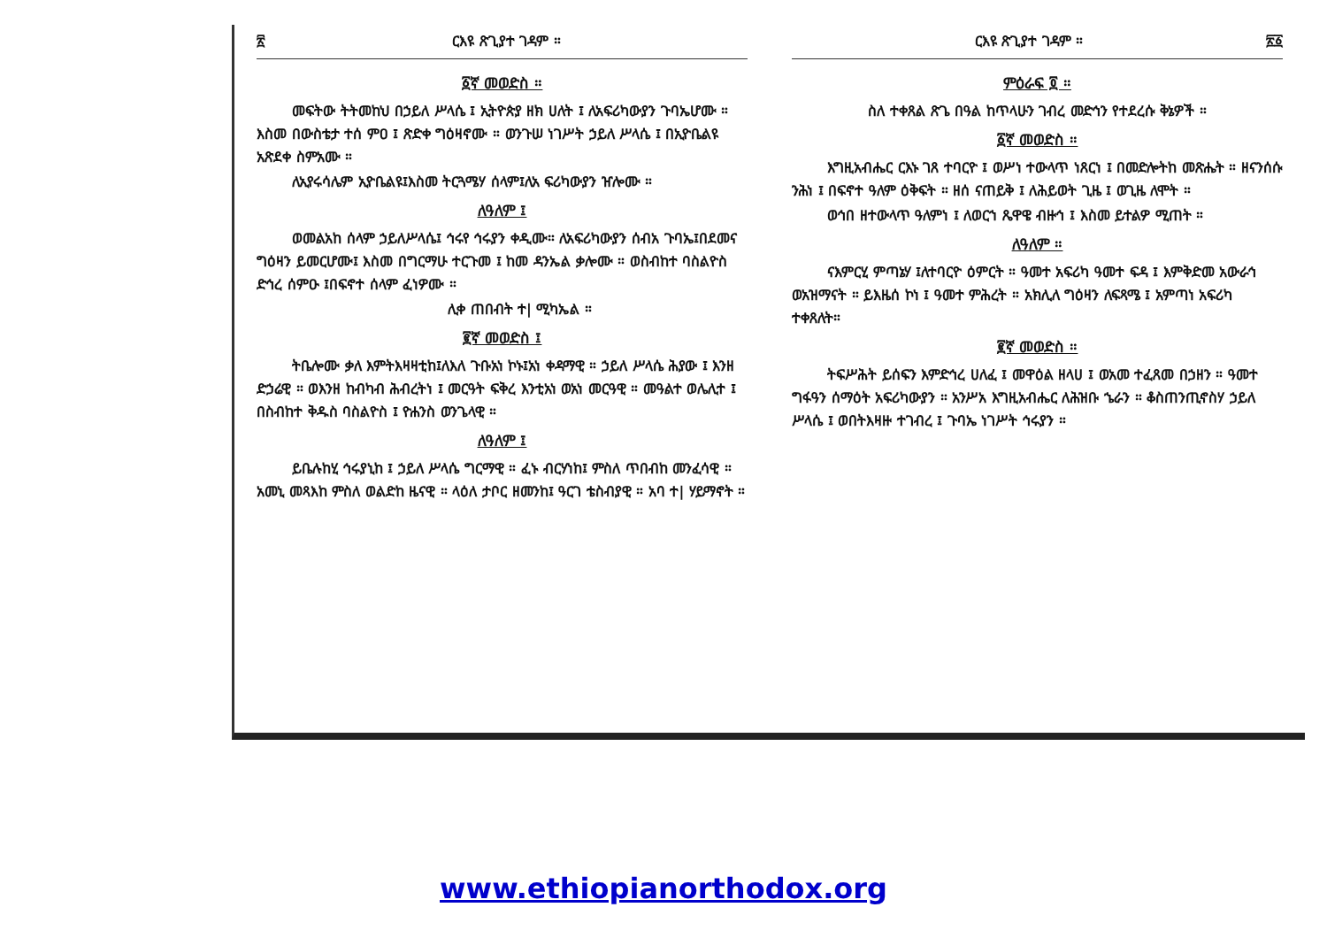፳ ርእዩ ጽጊያተ ገዳም ።
፩ኛ መወድስ ።
መፍትው ትትመከህ በኃይለ ሥላሴ ፤ ኢትዮጵያ ዘክ ሀለት ፤ ለአፍሪካውያን ጉባኤሆሙ ። እስመ በውስቴታ ተሰ ምዐ ፤ ጽድቀ ግዕዛኖሙ ። ወንጉሠ ነገሥት ኃይለ ሥላሴ ፤ በኢዮቤልዩ አጽደቀ ስምአሙ ።
ለኢየሩሳሌም ኢዮቤልዩ፤እስመ ትርጓሜሃ ሰላም፤ለአ ፍሪካውያን ዠሎሙ ።
ለዓለም ፤
ወመልአከ ሰላም ኃይለሥላሴ፤ ኅሩየ ኅሩያን ቀዲሙ። ለአፍሪካውያን ሰብአ ጉባኤ፤በደመና ግዕዛን ይመርሆሙ፤ እስመ በግርማሁ ተርጉመ ፤ ከመ ዳንኤል ቃሎሙ ። ወስብከተ ባስልዮስ ድኅረ ሰምዑ ፤በፍኖተ ሰላም ፈነዎሙ ።
ሊቀ ጠበብት ተ| ሚካኤል ።
፪ኛ መወድስ ፤
ትቤሎሙ ቃለ እምትእዛዛቲከ፤ለእለ ጉቡአነ ኮኑ፤አነ ቀዳማዊ ። ኃይለ ሥላሴ ሕያው ፤ እንዘ ድኃሬዊ ። ወእንዘ ከብካብ ሕብረትነ ፤ መርዓት ፍቅረ እንቲአነ ወአነ መርዓዊ ። መዓልተ ወሌሊተ ፤ በስብከተ ቅዱስ ባስልዮስ ፤ ዮሐንስ ወንጌላዊ ።
ለዓለም ፤
ይቤሉከሂ ኅሩያኒከ ፤ ኃይለ ሥላሴ ግርማዊ ። ፈኑ ብርሃነከ፤ ምስለ ጥበብከ መንፈሳዊ ። አመኒ መጻእከ ምስለ ወልድከ ዜናዊ ። ላዕለ ታቦር ዘመንከ፤ ዓርገ ቴስብያዊ ። አባ ተ| ሃይማኖት ።
ርእዩ ጽጊያተ ገዳም ። ፳፩
ምዕራፍ ፬ ።
ስለ ተቀጸል ጽጌ በዓል ከጥላሁን ገብረ መድኅን የተደረሱ ቅኔዎች ።
፩ኛ መወድስ ።
እግዚአብሔር ርእኑ ገጸ ተባርዮ ፤ ወሥነ ተውላጥ ነጸርነ ፤ በመድሎትከ መጽሔት ። ዘናንሰሱ ንሕነ ፤ በፍኖተ ዓለም ዕቅፍት ። ዘሰ ናጠይቅ ፤ ለሕይወት ጊዜ ፤ ወጊዜ ለሞት ።
ወኅበ ዘተውላጥ ዓለምነ ፤ ለወርኀ ጼዋዌ ብዙኅ ፤ እስመ ይተልዎ ሚጠት ።
ለዓለም ።
ናእምርሂ ምጣኔሃ ፤ለተባርዮ ዕምርት ። ዓመተ አፍሪካ ዓመተ ፍዳ ፤ እምቅድመ አውራኅ ወአዝማናት ። ይእዜሰ ኮነ ፤ ዓመተ ምሕረት ። አክሊለ ግዕዛን ለፍጻሜ ፤ አምጣነ አፍሪካ ተቀጸለት።
፪ኛ መወድስ ።
ትፍሥሕት ይሰፍን እምድኅረ ሀለፈ ፤ መዋዕል ዘላሀ ፤ ወአመ ተፈጸመ በኃዘን ። ዓመተ ግፋዓን ሰማዕት አፍሪካውያን ። አንሥአ እግዚአብሔር ለሕዝቡ ኄራን ። ቆስጠንጢኖስሃ ኃይለ ሥላሴ ፤ ወበትእዛዙ ተገብረ ፤ ጉባኤ ነገሥት ኅሩያን ።
www.ethiopianorthodox.org